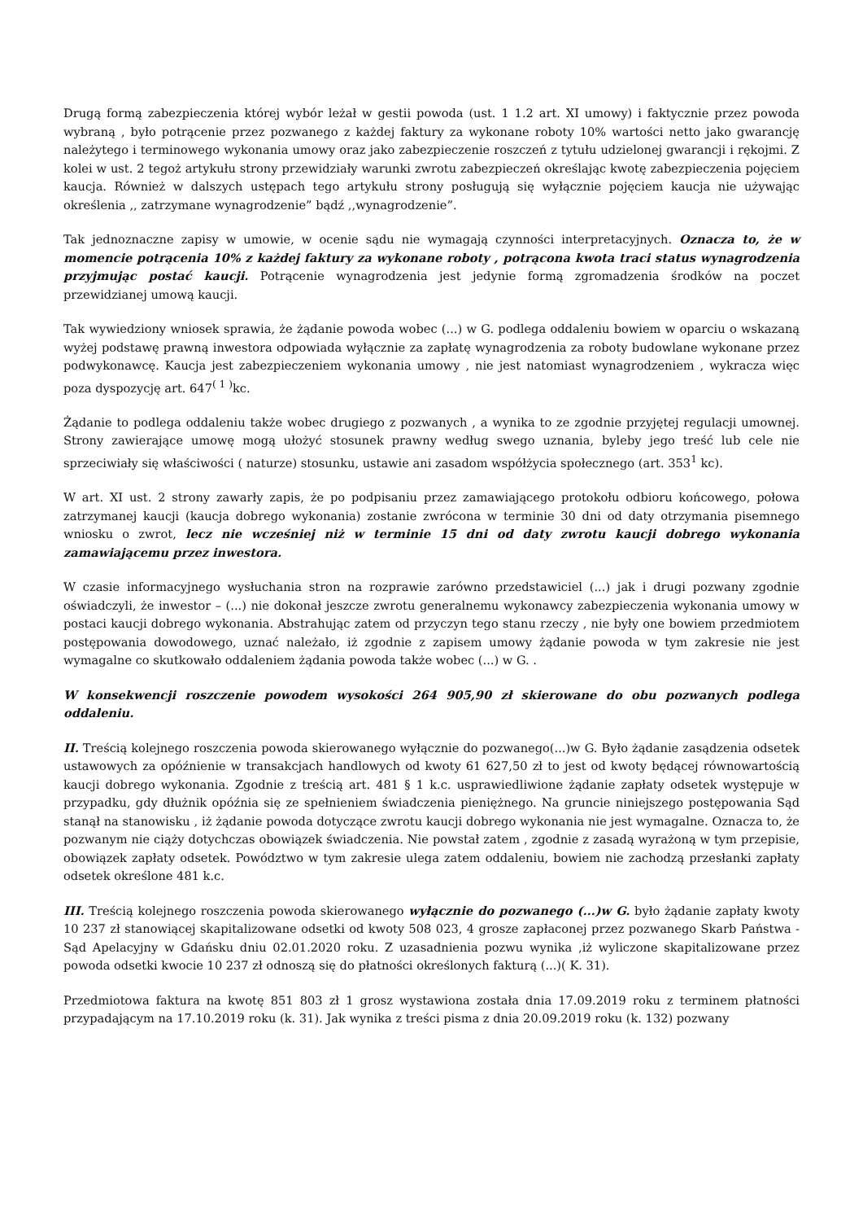Drugą formą zabezpieczenia której wybór leżał w gestii powoda (ust. 1 1.2 art. XI umowy) i faktycznie przez powoda wybraną , było potrącenie przez pozwanego z każdej faktury za wykonane roboty 10% wartości netto jako gwarancję należytego i terminowego wykonania umowy oraz jako zabezpieczenie roszczeń z tytułu udzielonej gwarancji i rękojmi. Z kolei w ust. 2 tegoż artykułu strony przewidziały warunki zwrotu zabezpieczeń określając kwotę zabezpieczenia pojęciem kaucja. Również w dalszych ustępach tego artykułu strony posługują się wyłącznie pojęciem kaucja nie używając określenia ,, zatrzymane wynagrodzenie” bądź ,,wynagrodzenie”.
Tak jednoznaczne zapisy w umowie, w ocenie sądu nie wymagają czynności interpretacyjnych. Oznacza to, że w momencie potrącenia 10% z każdej faktury za wykonane roboty , potrącona kwota traci status wynagrodzenia przyjmując postać kaucji. Potrącenie wynagrodzenia jest jedynie formą zgromadzenia środków na poczet przewidzianej umową kaucji.
Tak wywiedziony wniosek sprawia, że żądanie powoda wobec (...) w G. podlega oddaleniu bowiem w oparciu o wskazaną wyżej podstawę prawną inwestora odpowiada wyłącznie za zapłatę wynagrodzenia za roboty budowlane wykonane przez podwykonawcę. Kaucja jest zabezpieczeniem wykonania umowy , nie jest natomiast wynagrodzeniem , wykracza więc poza dyspozycję art. 647<sup>( 1 )</sup>kc.
Żądanie to podlega oddaleniu także wobec drugiego z pozwanych , a wynika to ze zgodnie przyjętej regulacji umownej. Strony zawierające umowę mogą ułożyć stosunek prawny według swego uznania, byleby jego treść lub cele nie sprzeciwiały się właściwości ( naturze) stosunku, ustawie ani zasadom współżycia społecznego (art. 353<sup>1</sup> kc).
W art. XI ust. 2 strony zawarły zapis, że po podpisaniu przez zamawiającego protokołu odbioru końcowego, połowa zatrzymanej kaucji (kaucja dobrego wykonania) zostanie zwrócona w terminie 30 dni od daty otrzymania pisemnego wniosku o zwrot, lecz nie wcześniej niż w terminie 15 dni od daty zwrotu kaucji dobrego wykonania zamawiającemu przez inwestora.
W czasie informacyjnego wysłuchania stron na rozprawie zarówno przedstawiciel (...) jak i drugi pozwany zgodnie oświadczyli, że inwestor – (...) nie dokonał jeszcze zwrotu generalnemu wykonawcy zabezpieczenia wykonania umowy w postaci kaucji dobrego wykonania. Abstrahując zatem od przyczyn tego stanu rzeczy , nie były one bowiem przedmiotem postępowania dowodowego, uznać należało, iż zgodnie z zapisem umowy żądanie powoda w tym zakresie nie jest wymagalne co skutkowało oddaleniem żądania powoda także wobec (...) w G. .
W konsekwencji roszczenie powodem wysokości 264 905,90 zł skierowane do obu pozwanych podlega oddaleniu.
II. Treścią kolejnego roszczenia powoda skierowanego wyłącznie do pozwanego(...)w G. Było żądanie zasądzenia odsetek ustawowych za opóźnienie w transakcjach handlowych od kwoty 61 627,50 zł to jest od kwoty będącej równowartością kaucji dobrego wykonania. Zgodnie z treścią art. 481 § 1 k.c. usprawiedliwione żądanie zapłaty odsetek występuje w przypadku, gdy dłużnik opóźnia się ze spełnieniem świadczenia pieniężnego. Na gruncie niniejszego postępowania Sąd stanął na stanowisku , iż żądanie powoda dotyczące zwrotu kaucji dobrego wykonania nie jest wymagalne. Oznacza to, że pozwanym nie ciąży dotychczas obowiązek świadczenia. Nie powstał zatem , zgodnie z zasadą wyrażoną w tym przepisie, obowiązek zapłaty odsetek. Powództwo w tym zakresie ulega zatem oddaleniu, bowiem nie zachodzą przesłanki zapłaty odsetek określone 481 k.c.
III. Treścią kolejnego roszczenia powoda skierowanego wyłącznie do pozwanego (...)w G. było żądanie zapłaty kwoty 10 237 zł stanowiącej skapitalizowane odsetki od kwoty 508 023, 4 grosze zapłaconej przez pozwanego Skarb Państwa - Sąd Apelacyjny w Gdańsku dniu 02.01.2020 roku. Z uzasadnienia pozwu wynika ,iż wyliczone skapitalizowane przez powoda odsetki kwocie 10 237 zł odnoszą się do płatności określonych fakturą (...)( K. 31).
Przedmiotowa faktura na kwotę 851 803 zł 1 grosz wystawiona została dnia 17.09.2019 roku z terminem płatności przypadającym na 17.10.2019 roku (k. 31). Jak wynika z treści pisma z dnia 20.09.2019 roku (k. 132) pozwany